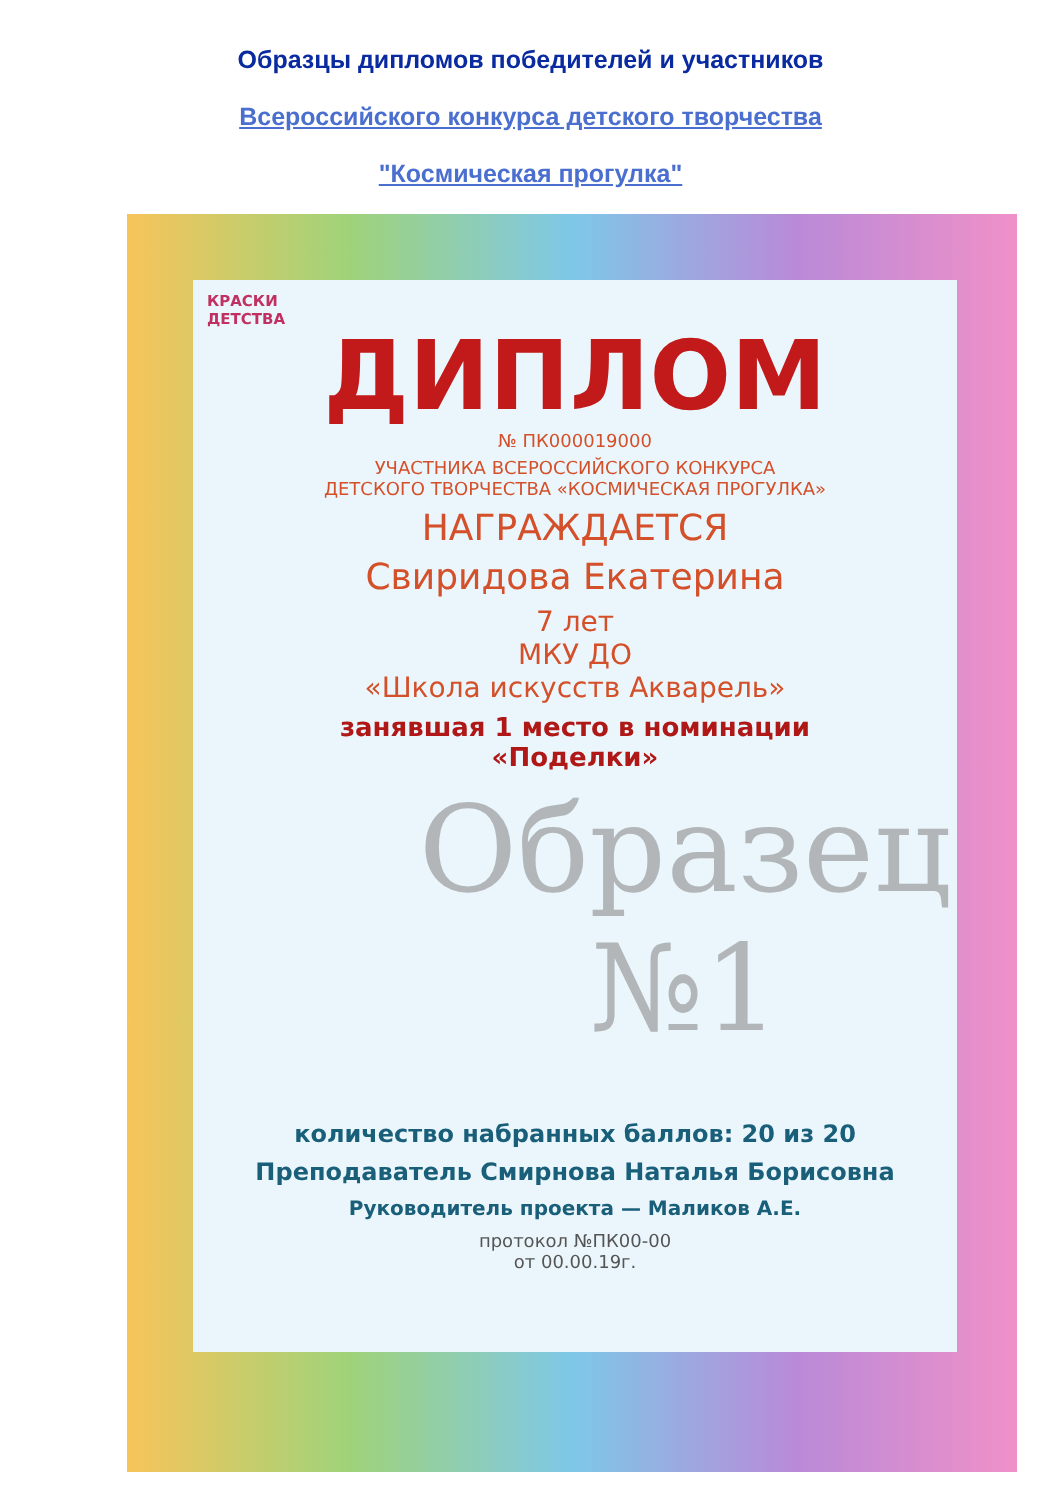Образцы дипломов победителей и участников
Всероссийского конкурса детского творчества
"Космическая прогулка"
КРАСКИ
ДЕТСТВА
ДИПЛОМ
№ ПК000019000
УЧАСТНИКА ВСЕРОССИЙСКОГО КОНКУРСА
ДЕТСКОГО ТВОРЧЕСТВА «КОСМИЧЕСКАЯ ПРОГУЛКА»
НАГРАЖДАЕТСЯ
Свиридова Екатерина
7 лет
МКУ ДО
«Школа искусств Акварель»
занявшая 1 место в номинации
«Поделки»
количество набранных баллов: 20 из 20
Преподаватель Смирнова Наталья Борисовна
Руководитель проекта — Маликов А.Е.
протокол №ПК00-00
от 00.00.19г.
Образец №1